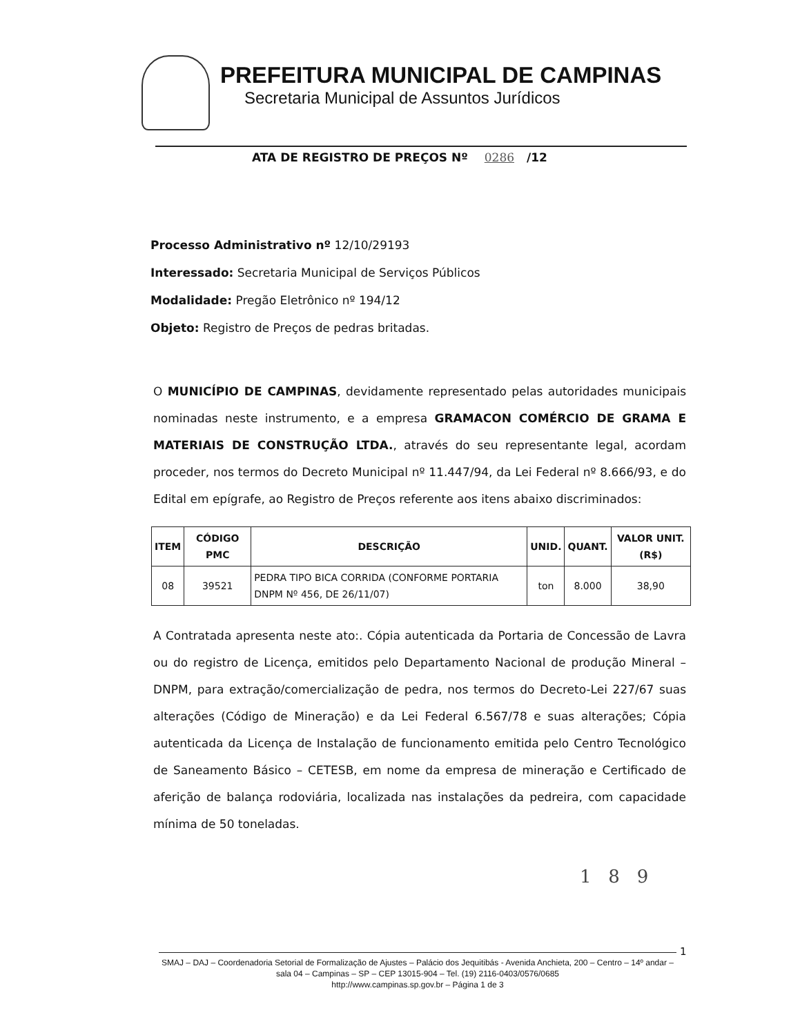PREFEITURA MUNICIPAL DE CAMPINAS
Secretaria Municipal de Assuntos Jurídicos
ATA DE REGISTRO DE PREÇOS Nº 0286 /12
Processo Administrativo nº 12/10/29193
Interessado: Secretaria Municipal de Serviços Públicos
Modalidade: Pregão Eletrônico nº 194/12
Objeto: Registro de Preços de pedras britadas.
O MUNICÍPIO DE CAMPINAS, devidamente representado pelas autoridades municipais nominadas neste instrumento, e a empresa GRAMACON COMÉRCIO DE GRAMA E MATERIAIS DE CONSTRUÇÃO LTDA., através do seu representante legal, acordam proceder, nos termos do Decreto Municipal nº 11.447/94, da Lei Federal nº 8.666/93, e do Edital em epígrafe, ao Registro de Preços referente aos itens abaixo discriminados:
| ITEM | CÓDIGO PMC | DESCRIÇÃO | UNID. | QUANT. | VALOR UNIT. (R$) |
| --- | --- | --- | --- | --- | --- |
| 08 | 39521 | PEDRA TIPO BICA CORRIDA (CONFORME PORTARIA DNPM Nº 456, DE 26/11/07) | ton | 8.000 | 38,90 |
A Contratada apresenta neste ato:. Cópia autenticada da Portaria de Concessão de Lavra ou do registro de Licença, emitidos pelo Departamento Nacional de produção Mineral – DNPM, para extração/comercialização de pedra, nos termos do Decreto-Lei 227/67 suas alterações (Código de Mineração) e da Lei Federal 6.567/78 e suas alterações; Cópia autenticada da Licença de Instalação de funcionamento emitida pelo Centro Tecnológico de Saneamento Básico – CETESB, em nome da empresa de mineração e Certificado de aferição de balança rodoviária, localizada nas instalações da pedreira, com capacidade mínima de 50 toneladas.
1 8 9
1
SMAJ – DAJ – Coordenadoria Setorial de Formalização de Ajustes – Palácio dos Jequitibás - Avenida Anchieta, 200 – Centro – 14º andar – sala 04 – Campinas – SP – CEP 13015-904 – Tel. (19) 2116-0403/0576/0685
http://www.campinas.sp.gov.br – Página 1 de 3